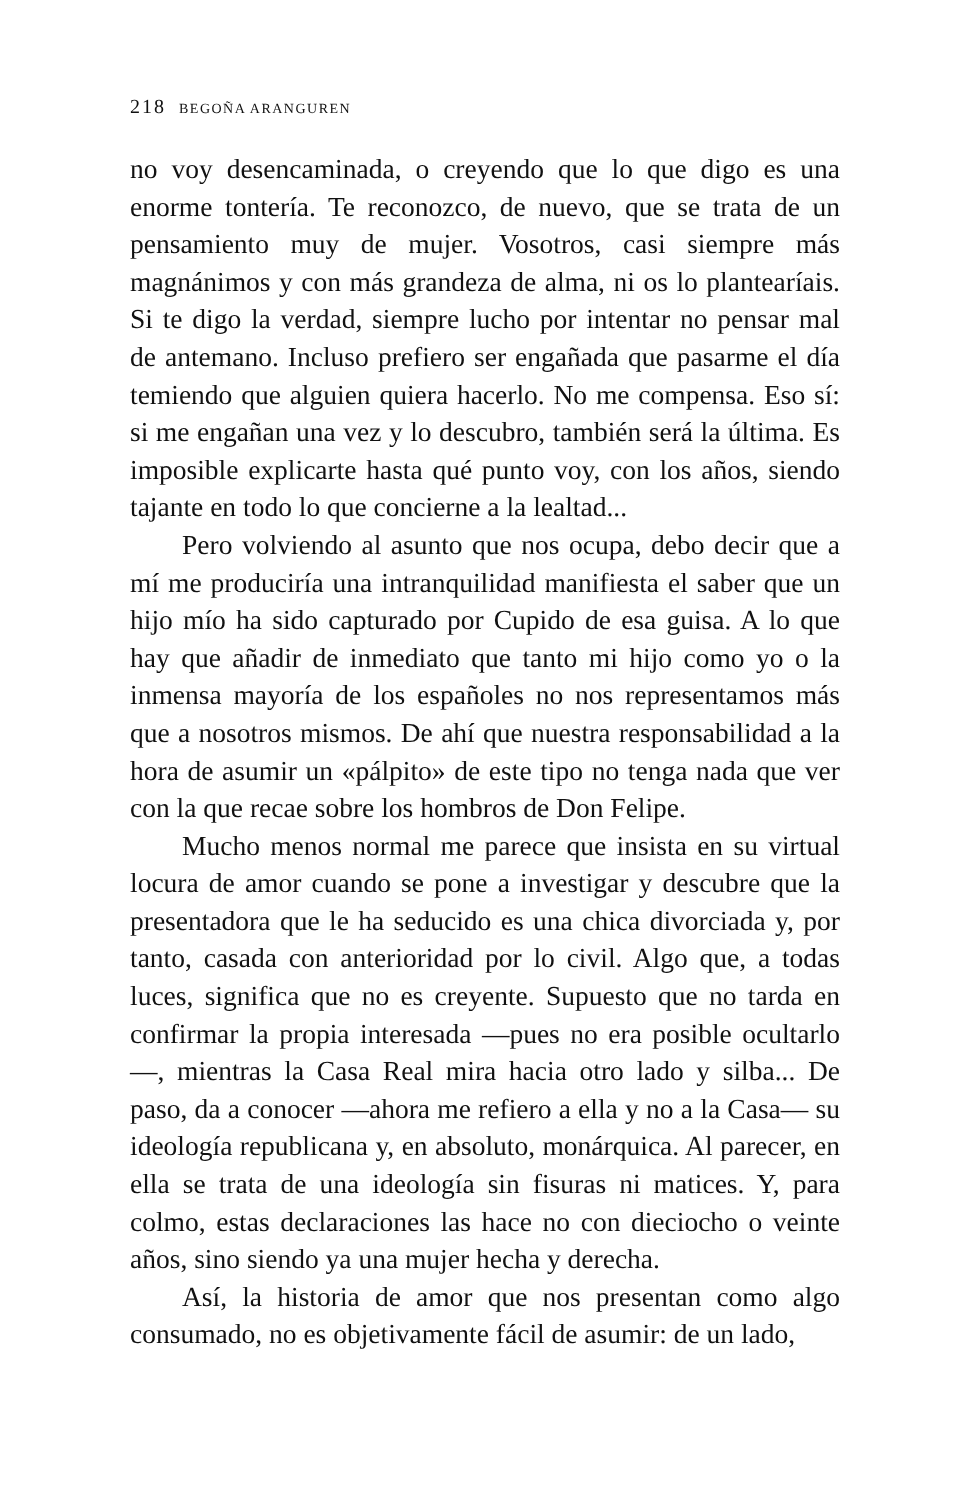218 BEGOÑA ARANGUREN
no voy desencaminada, o creyendo que lo que digo es una enorme tontería. Te reconozco, de nuevo, que se trata de un pensamiento muy de mujer. Vosotros, casi siempre más magnánimos y con más grandeza de alma, ni os lo plantearíais. Si te digo la verdad, siempre lucho por intentar no pensar mal de antemano. Incluso prefiero ser engañada que pasarme el día temiendo que alguien quiera hacerlo. No me compensa. Eso sí: si me engañan una vez y lo descubro, también será la última. Es imposible explicarte hasta qué punto voy, con los años, siendo tajante en todo lo que concierne a la lealtad...
Pero volviendo al asunto que nos ocupa, debo decir que a mí me produciría una intranquilidad manifiesta el saber que un hijo mío ha sido capturado por Cupido de esa guisa. A lo que hay que añadir de inmediato que tanto mi hijo como yo o la inmensa mayoría de los españoles no nos representamos más que a nosotros mismos. De ahí que nuestra responsabilidad a la hora de asumir un «pálpito» de este tipo no tenga nada que ver con la que recae sobre los hombros de Don Felipe.
Mucho menos normal me parece que insista en su virtual locura de amor cuando se pone a investigar y descubre que la presentadora que le ha seducido es una chica divorciada y, por tanto, casada con anterioridad por lo civil. Algo que, a todas luces, significa que no es creyente. Supuesto que no tarda en confirmar la propia interesada —pues no era posible ocultarlo—, mientras la Casa Real mira hacia otro lado y silba... De paso, da a conocer —ahora me refiero a ella y no a la Casa— su ideología republicana y, en absoluto, monárquica. Al parecer, en ella se trata de una ideología sin fisuras ni matices. Y, para colmo, estas declaraciones las hace no con dieciocho o veinte años, sino siendo ya una mujer hecha y derecha.
Así, la historia de amor que nos presentan como algo consumado, no es objetivamente fácil de asumir: de un lado,